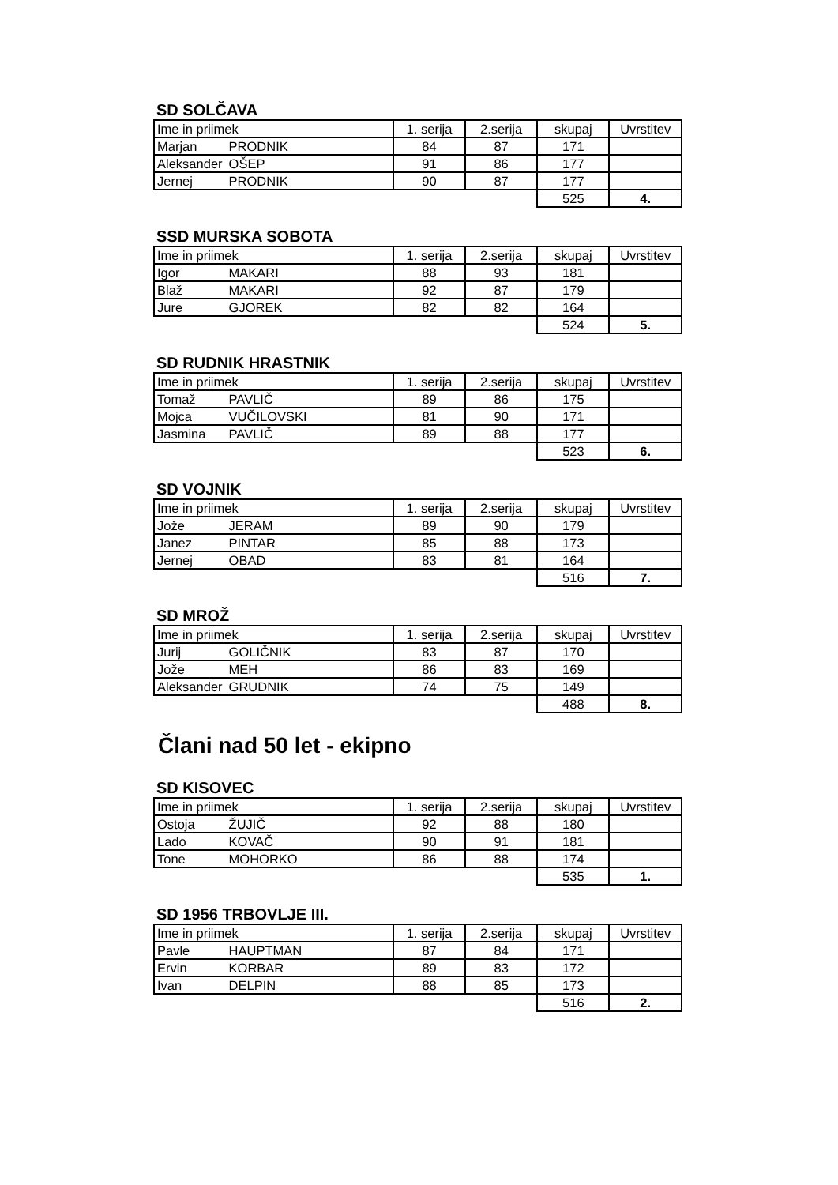SD SOLČAVA
| Ime in priimek | 1. serija | 2.serija | skupaj | Uvrstitev |
| Marjan PRODNIK | 84 | 87 | 171 | |
| Aleksander OŠEP | 91 | 86 | 177 | |
| Jernej PRODNIK | 90 | 87 | 177 | |
| | | | 525 | 4. |
SSD MURSKA SOBOTA
| Ime in priimek | 1. serija | 2.serija | skupaj | Uvrstitev |
| Igor MAKARI | 88 | 93 | 181 | |
| Blaž MAKARI | 92 | 87 | 179 | |
| Jure GJOREK | 82 | 82 | 164 | |
| | | | 524 | 5. |
SD RUDNIK HRASTNIK
| Ime in priimek | 1. serija | 2.serija | skupaj | Uvrstitev |
| Tomaž PAVLIČ | 89 | 86 | 175 | |
| Mojca VUČILOVSKI | 81 | 90 | 171 | |
| Jasmina PAVLIČ | 89 | 88 | 177 | |
| | | | 523 | 6. |
SD VOJNIK
| Ime in priimek | 1. serija | 2.serija | skupaj | Uvrstitev |
| Jože JERAM | 89 | 90 | 179 | |
| Janez PINTAR | 85 | 88 | 173 | |
| Jernej OBAD | 83 | 81 | 164 | |
| | | | 516 | 7. |
SD MROŽ
| Ime in priimek | 1. serija | 2.serija | skupaj | Uvrstitev |
| Jurij GOLIČNIK | 83 | 87 | 170 | |
| Jože MEH | 86 | 83 | 169 | |
| Aleksander GRUDNIK | 74 | 75 | 149 | |
| | | | 488 | 8. |
Člani nad 50 let - ekipno
SD KISOVEC
| Ime in priimek | 1. serija | 2.serija | skupaj | Uvrstitev |
| Ostoja ŽUJIČ | 92 | 88 | 180 | |
| Lado KOVAČ | 90 | 91 | 181 | |
| Tone MOHORKO | 86 | 88 | 174 | |
| | | | 535 | 1. |
SD 1956 TRBOVLJE III.
| Ime in priimek | 1. serija | 2.serija | skupaj | Uvrstitev |
| Pavle HAUPTMAN | 87 | 84 | 171 | |
| Ervin KORBAR | 89 | 83 | 172 | |
| Ivan DELPIN | 88 | 85 | 173 | |
| | | | 516 | 2. |